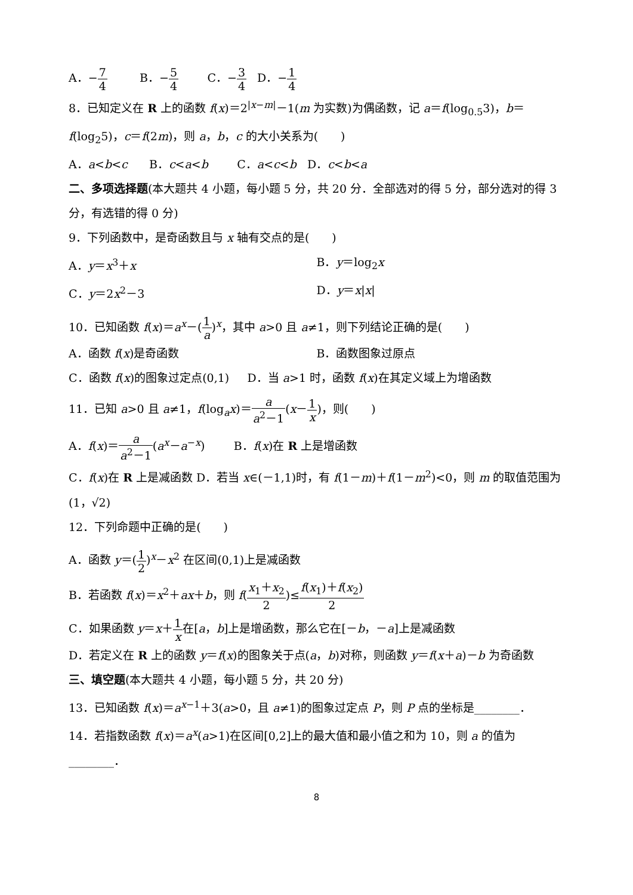A．−7 4 B．−5 4 C．−3 4 D．−1 4
8．已知定义在 R 上的函数 f(x)＝2<sup>|x−m|</sup>－1(m 为实数)为偶函数，记 a＝f(log<sub>0.5</sub>3)，b＝f(log<sub>2</sub>5)，c＝f(2m)，则 a，b，c 的大小关系为(　　)
A．a<b<c B．c<a<b C．a<c<b D．c<b<a
二、多项选择题(本大题共 4 小题，每小题 5 分，共 20 分．全部选对的得 5 分，部分选对的得 3 分，有选错的得 0 分)
9．下列函数中，是奇函数且与 x 轴有交点的是(　　)
A．y＝x<sup>3</sup>＋x B．y＝log<sub>2</sub>x
C．y＝2x<sup>2</sup>－3 D．y＝x|x|
10．已知函数 f(x)＝a<sup>x</sup>－(1 a)<sup>x</sup>，其中 a>0 且 a≠1，则下列结论正确的是(　　)
A．函数 f(x)是奇函数 B．函数图象过原点
C．函数 f(x)的图象过定点(0,1) D．当 a>1 时，函数 f(x)在其定义域上为增函数
11．已知 a>0 且 a≠1，f(log<sub>a</sub>x)＝a a<sup>2</sup>－1(x－1 x)，则(　　)
A．f(x)＝a a<sup>2</sup>－1(a<sup>x</sup>－a<sup>−x</sup>) B．f(x)在 R 上是增函数
C．f(x)在 R 上是减函数 D．若当 x∈(－1,1)时，有 f(1－m)＋f(1－m<sup>2</sup>)<0，则 m 的取值范围为(1，√2)
12．下列命题中正确的是(　　)
A．函数 y＝(1 2)<sup>x</sup>－x<sup>2</sup> 在区间(0,1)上是减函数
B．若函数 f(x)＝x<sup>2</sup>＋ax＋b，则 f(x<sub>1</sub>＋x<sub>2</sub> 2)≤f(x<sub>1</sub>)＋f(x<sub>2</sub>) 2
C．如果函数 y＝x＋1 x在[a，b]上是增函数，那么它在[－b，－a]上是减函数
D．若定义在 R 上的函数 y＝f(x)的图象关于点(a，b)对称，则函数 y＝f(x＋a)－b 为奇函数
三、填空题(本大题共 4 小题，每小题 5 分，共 20 分)
13．已知函数 f(x)＝a<sup>x−1</sup>＋3(a>0，且 a≠1)的图象过定点 P，则 P 点的坐标是________．
14．若指数函数 f(x)＝a<sup>x</sup>(a>1)在区间[0,2]上的最大值和最小值之和为 10，则 a 的值为________．
8